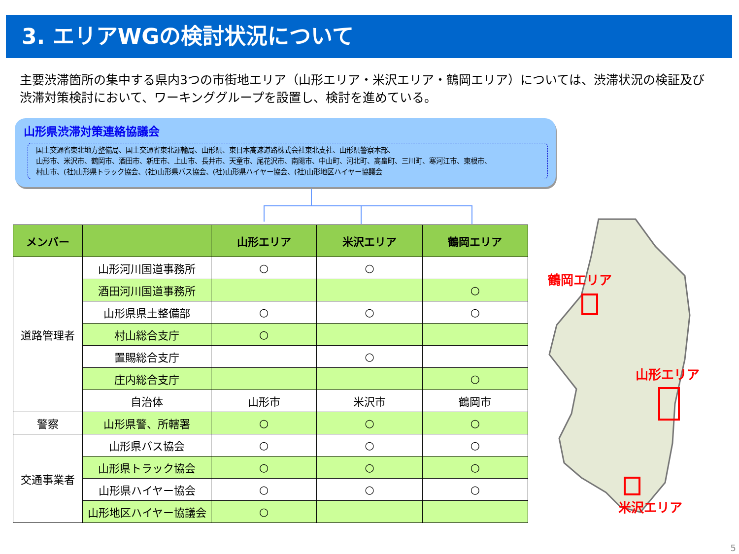3. エリアWGの検討状況について
主要渋滞箇所の集中する県内3つの市街地エリア（山形エリア・米沢エリア・鶴岡エリア）については、渋滞状況の検証及び渋滞対策検討において、ワーキンググループを設置し、検討を進めている。
山形県渋滞対策連絡協議会
国土交通省東北地方整備局、国土交通省東北運輸局、山形県、東日本高速道路株式会社東北支社、山形県警察本部、
山形市、米沢市、鶴岡市、酒田市、新庄市、上山市、長井市、天童市、尾花沢市、南陽市、中山町、河北町、高畠町、三川町、寒河江市、東根市、
村山市、(社)山形県トラック協会、(社)山形県バス協会、(社)山形県ハイヤー協会、(社)山形地区ハイヤー協議会
| メンバー | | 山形エリア | 米沢エリア | 鶴岡エリア |
| --- | --- | --- | --- | --- |
| 道路管理者 | 山形河川国道事務所 | ○ | ○ | |
| | 酒田河川国道事務所 | | | ○ |
| | 山形県県土整備部 | ○ | ○ | ○ |
| | 村山総合支庁 | ○ | | |
| | 置賜総合支庁 | | ○ | |
| | 庄内総合支庁 | | | ○ |
| | 自治体 | 山形市 | 米沢市 | 鶴岡市 |
| 警察 | 山形県警、所轄署 | ○ | ○ | ○ |
| 交通事業者 | 山形県バス協会 | ○ | ○ | ○ |
| | 山形県トラック協会 | ○ | ○ | ○ |
| | 山形県ハイヤー協会 | ○ | ○ | ○ |
| | 山形地区ハイヤー協議会 | ○ | | |
鶴岡エリア
山形エリア
米沢エリア
5